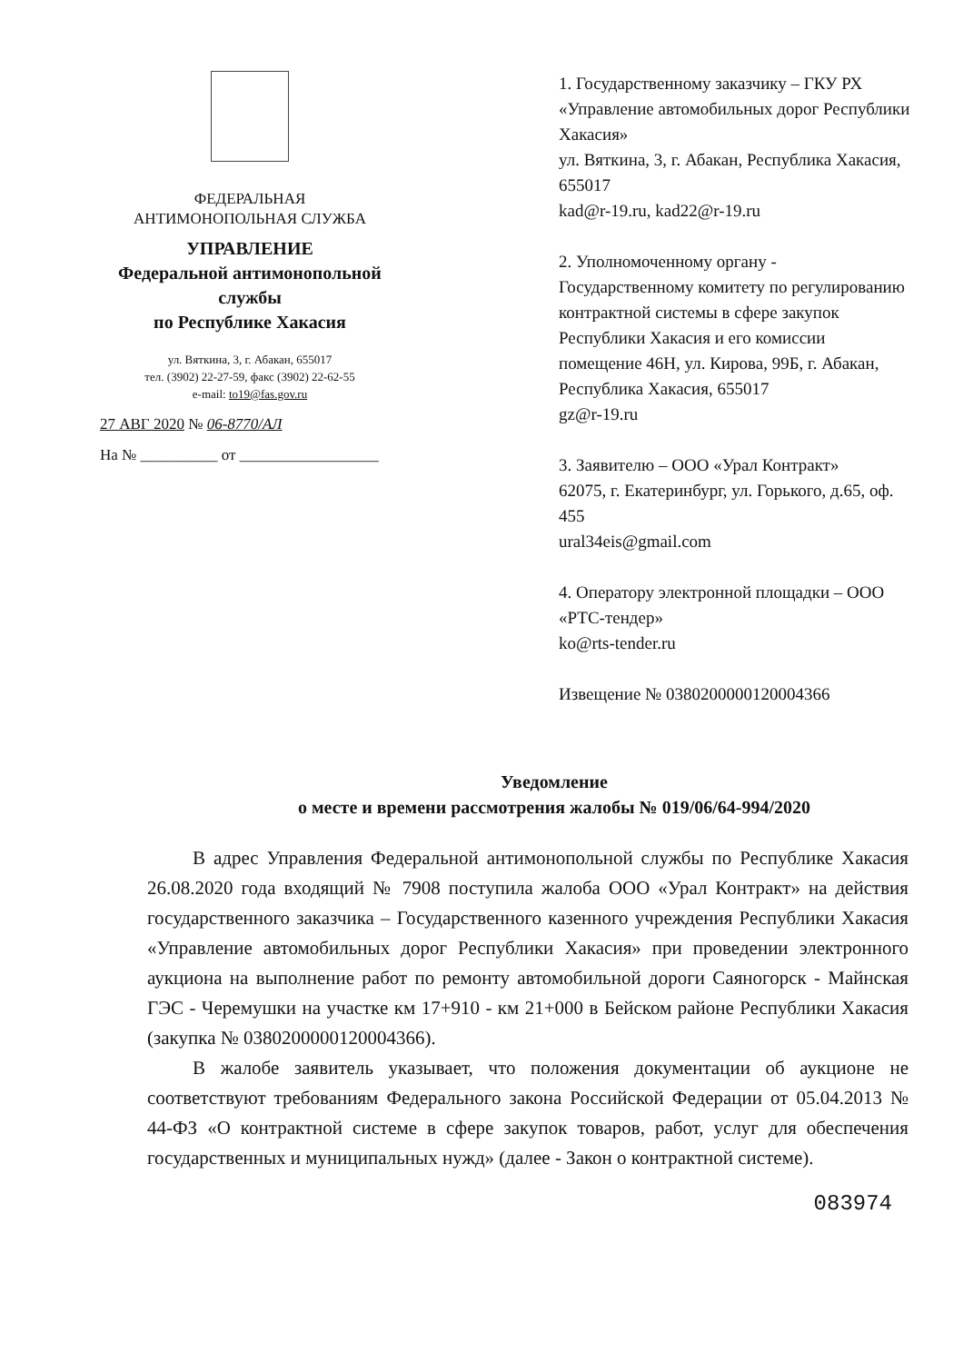ФЕДЕРАЛЬНАЯ
АНТИМОНОПОЛЬНАЯ СЛУЖБА
УПРАВЛЕНИЕ
Федеральной антимонопольной службы
по Республике Хакасия
ул. Вяткина, 3, г. Абакан, 655017
тел. (3902) 22-27-59, факс (3902) 22-62-55
e-mail: to19@fas.gov.ru
27 АВГ 2020 № 06-8770/АЛ
На № __________ от __________________
1. Государственному заказчику – ГКУ РХ «Управление автомобильных дорог Республики Хакасия»
ул. Вяткина, 3, г. Абакан, Республика Хакасия, 655017
kad@r-19.ru, kad22@r-19.ru
2. Уполномоченному органу - Государственному комитету по регулированию контрактной системы в сфере закупок Республики Хакасия и его комиссии
помещение 46Н, ул. Кирова, 99Б, г. Абакан, Республика Хакасия, 655017
gz@r-19.ru
3. Заявителю – ООО «Урал Контракт»
62075, г. Екатеринбург, ул. Горького, д.65, оф. 455
ural34eis@gmail.com
4. Оператору электронной площадки – ООО «РТС-тендер»
ko@rts-tender.ru
Извещение № 0380200000120004366
Уведомление
о месте и времени рассмотрения жалобы № 019/06/64-994/2020
В адрес Управления Федеральной антимонопольной службы по Республике Хакасия 26.08.2020 года входящий № 7908 поступила жалоба ООО «Урал Контракт» на действия государственного заказчика – Государственного казенного учреждения Республики Хакасия «Управление автомобильных дорог Республики Хакасия» при проведении электронного аукциона на выполнение работ по ремонту автомобильной дороги Саяногорск - Майнская ГЭС - Черемушки на участке км 17+910 - км 21+000 в Бейском районе Республики Хакасия (закупка № 0380200000120004366).
В жалобе заявитель указывает, что положения документации об аукционе не соответствуют требованиям Федерального закона Российской Федерации от 05.04.2013 № 44-ФЗ «О контрактной системе в сфере закупок товаров, работ, услуг для обеспечения государственных и муниципальных нужд» (далее - Закон о контрактной системе).
083974